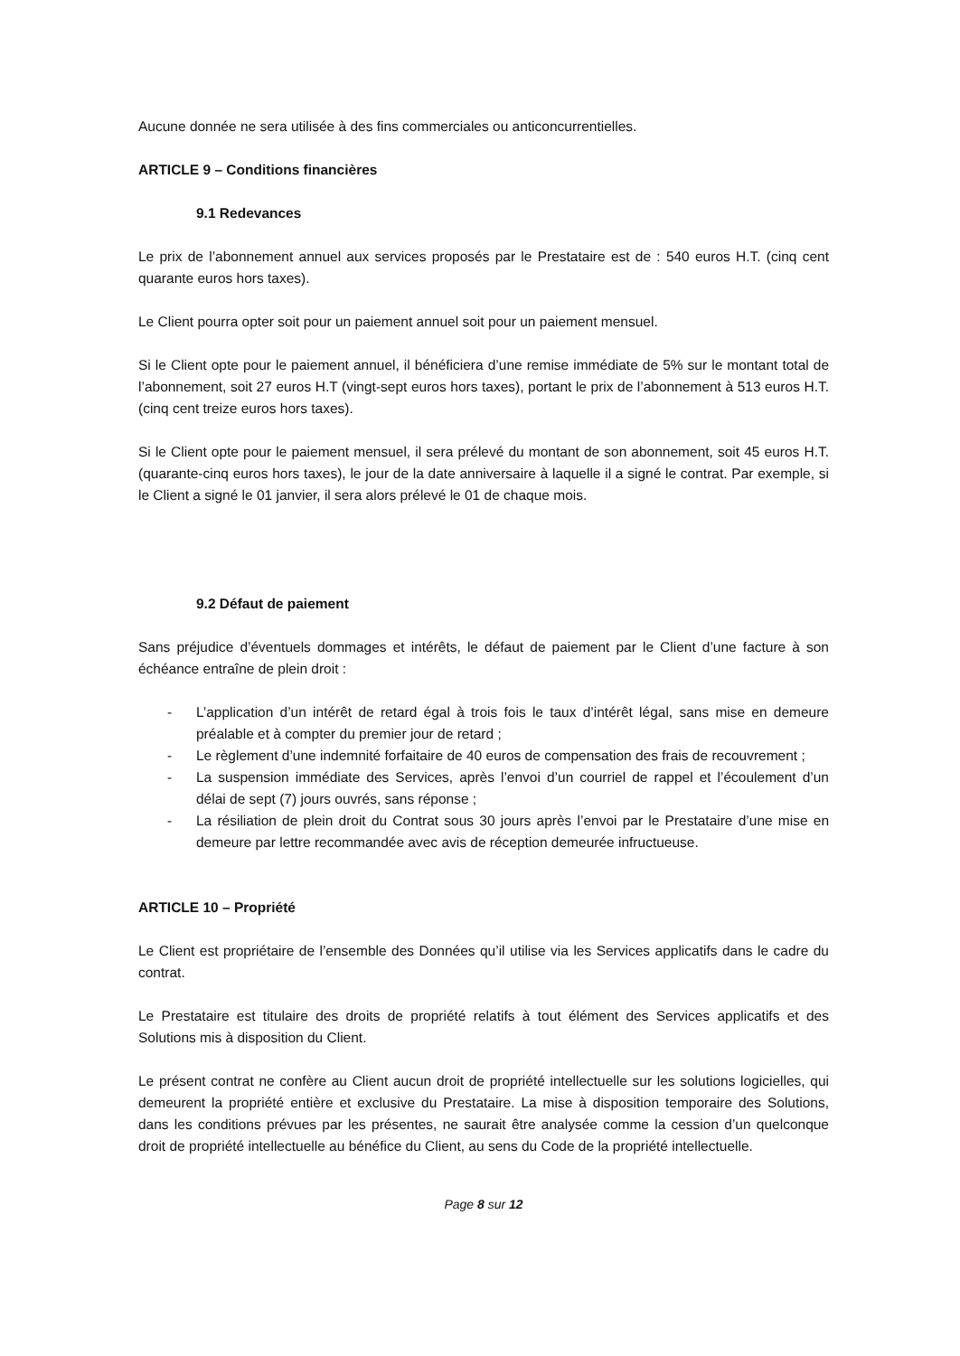Aucune donnée ne sera utilisée à des fins commerciales ou anticoncurrentielles.
ARTICLE 9 – Conditions financières
9.1 Redevances
Le prix de l’abonnement annuel aux services proposés par le Prestataire est de : 540 euros H.T. (cinq cent quarante euros hors taxes).
Le Client pourra opter soit pour un paiement annuel soit pour un paiement mensuel.
Si le Client opte pour le paiement annuel, il bénéficiera d’une remise immédiate de 5% sur le montant total de l’abonnement, soit 27 euros H.T (vingt-sept euros hors taxes), portant le prix de l’abonnement à 513 euros H.T. (cinq cent treize euros hors taxes).
Si le Client opte pour le paiement mensuel, il sera prélevé du montant de son abonnement, soit 45 euros H.T. (quarante-cinq euros hors taxes), le jour de la date anniversaire à laquelle il a signé le contrat. Par exemple, si le Client a signé le 01 janvier, il sera alors prélevé le 01 de chaque mois.
9.2 Défaut de paiement
Sans préjudice d’éventuels dommages et intérêts, le défaut de paiement par le Client d’une facture à son échéance entraîne de plein droit :
- L’application d’un intérêt de retard égal à trois fois le taux d’intérêt légal, sans mise en demeure préalable et à compter du premier jour de retard ;
- Le règlement d’une indemnité forfaitaire de 40 euros de compensation des frais de recouvrement ;
- La suspension immédiate des Services, après l’envoi d’un courriel de rappel et l’écoulement d’un délai de sept (7) jours ouvrés, sans réponse ;
- La résiliation de plein droit du Contrat sous 30 jours après l’envoi par le Prestataire d’une mise en demeure par lettre recommandée avec avis de réception demeurée infructueuse.
ARTICLE 10 – Propriété
Le Client est propriétaire de l’ensemble des Données qu’il utilise via les Services applicatifs dans le cadre du contrat.
Le Prestataire est titulaire des droits de propriété relatifs à tout élément des Services applicatifs et des Solutions mis à disposition du Client.
Le présent contrat ne confère au Client aucun droit de propriété intellectuelle sur les solutions logicielles, qui demeurent la propriété entière et exclusive du Prestataire. La mise à disposition temporaire des Solutions, dans les conditions prévues par les présentes, ne saurait être analysée comme la cession d’un quelconque droit de propriété intellectuelle au bénéfice du Client, au sens du Code de la propriété intellectuelle.
Page 8 sur 12